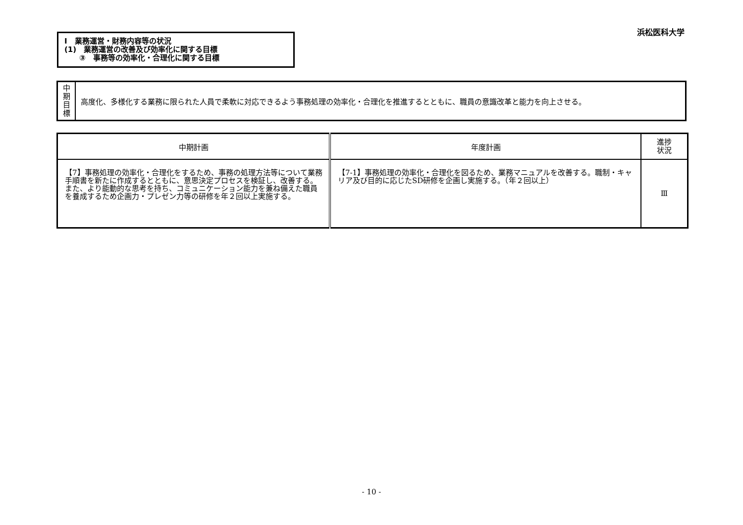浜松医科大学
Ⅰ　業務運営・財務内容等の状況
(1)　業務運営の改善及び効率化に関する目標
　　③　事務等の効率化・合理化に関する目標
| 中 期 目 標 | 高度化、多様化する業務に限られた人員で柔軟に対応できるよう事務処理の効率化・合理化を推進するとともに、職員の意識改革と能力を向上させる。 |
| 中期計画 | 年度計画 | 進捗 状況 |
| --- | --- | --- |
| 【7】事務処理の効率化・合理化をするため、事務の処理方法等について業務手順書を新たに作成するとともに、意思決定プロセスを検証し、改善する。また、より能動的な思考を持ち、コミュニケーション能力を兼ね備えた職員を養成するため企画力・プレゼン力等の研修を年２回以上実施する。 | 【7-1】事務処理の効率化・合理化を図るため、業務マニュアルを改善する。職制・キャリア及び目的に応じたSD研修を企画し実施する。（年２回以上） | Ⅲ |
- 10 -